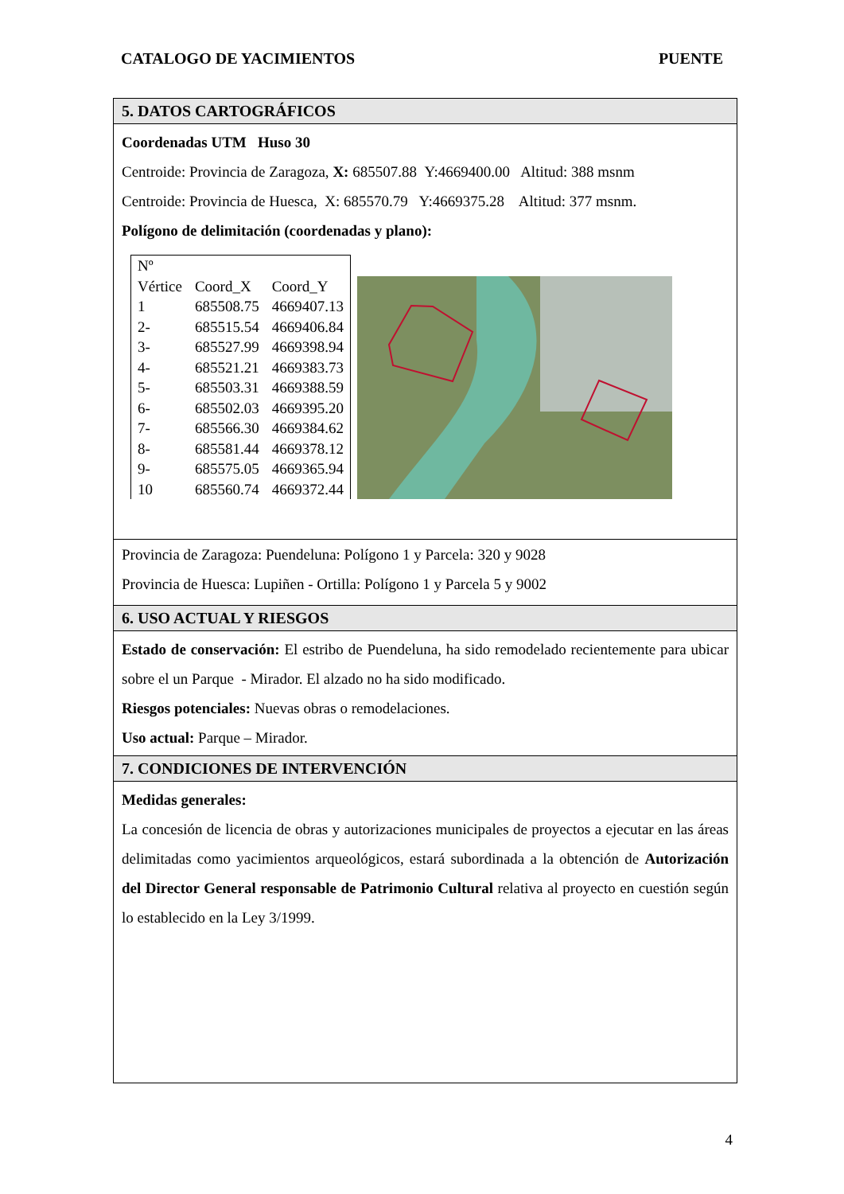CATALOGO DE YACIMIENTOS PUENTE
5. DATOS CARTOGRÁFICOS
Coordenadas UTM Huso 30
Centroide: Provincia de Zaragoza, X: 685507.88 Y:4669400.00 Altitud: 388 msnm
Centroide: Provincia de Huesca, X: 685570.79 Y:4669375.28 Altitud: 377 msnm.
Polígono de delimitación (coordenadas y plano):
| Nº Vértice | Coord_X | Coord_Y |
| 1 | 685508.75 | 4669407.13 |
| 2- | 685515.54 | 4669406.84 |
| 3- | 685527.99 | 4669398.94 |
| 4- | 685521.21 | 4669383.73 |
| 5- | 685503.31 | 4669388.59 |
| 6- | 685502.03 | 4669395.20 |
| 7- | 685566.30 | 4669384.62 |
| 8- | 685581.44 | 4669378.12 |
| 9- | 685575.05 | 4669365.94 |
| 10 | 685560.74 | 4669372.44 |
Provincia de Zaragoza: Puendeluna: Polígono 1 y Parcela: 320 y 9028
Provincia de Huesca: Lupiñen - Ortilla: Polígono 1 y Parcela 5 y 9002
6. USO ACTUAL Y RIESGOS
Estado de conservación: El estribo de Puendeluna, ha sido remodelado recientemente para ubicar sobre el un Parque - Mirador. El alzado no ha sido modificado.
Riesgos potenciales: Nuevas obras o remodelaciones.
Uso actual: Parque – Mirador.
7. CONDICIONES DE INTERVENCIÓN
Medidas generales:
La concesión de licencia de obras y autorizaciones municipales de proyectos a ejecutar en las áreas delimitadas como yacimientos arqueológicos, estará subordinada a la obtención de Autorización del Director General responsable de Patrimonio Cultural relativa al proyecto en cuestión según lo establecido en la Ley 3/1999.
4